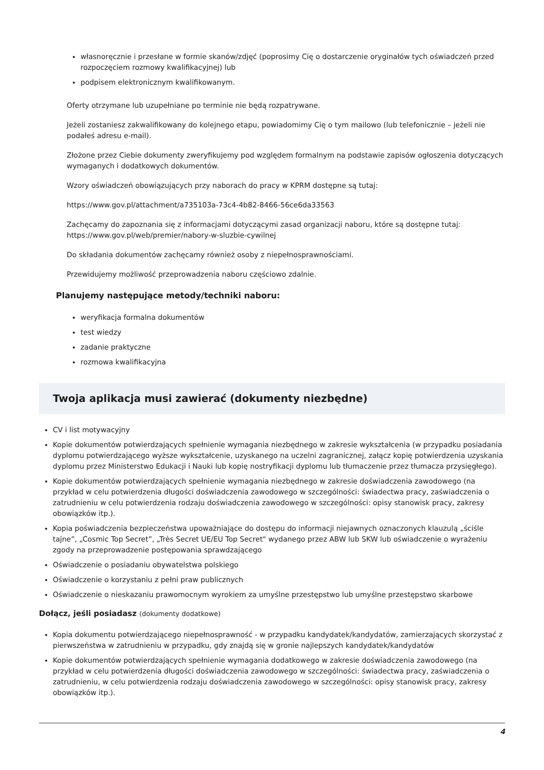własnoręcznie i przesłane w formie skanów/zdjęć (poprosimy Cię o dostarczenie oryginałów tych oświadczeń przed rozpoczęciem rozmowy kwalifikacyjnej) lub
podpisem elektronicznym kwalifikowanym.
Oferty otrzymane lub uzupełniane po terminie nie będą rozpatrywane.
Jeżeli zostaniesz zakwalifikowany do kolejnego etapu, powiadomimy Cię o tym mailowo (lub telefonicznie – jeżeli nie podałeś adresu e-mail).
Złożone przez Ciebie dokumenty zweryfikujemy pod względem formalnym na podstawie zapisów ogłoszenia dotyczących wymaganych i dodatkowych dokumentów.
Wzory oświadczeń obowiązujących przy naborach do pracy w KPRM dostępne są tutaj:
https://www.gov.pl/attachment/a735103a-73c4-4b82-8466-56ce6da33563
Zachęcamy do zapoznania się z informacjami dotyczącymi zasad organizacji naboru, które są dostępne tutaj: https://www.gov.pl/web/premier/nabory-w-sluzbie-cywilnej
Do składania dokumentów zachęcamy również osoby z niepełnosprawnościami.
Przewidujemy możliwość przeprowadzenia naboru częściowo zdalnie.
Planujemy następujące metody/techniki naboru:
weryfikacja formalna dokumentów
test wiedzy
zadanie praktyczne
rozmowa kwalifikacyjna
Twoja aplikacja musi zawierać (dokumenty niezbędne)
CV i list motywacyjny
Kopie dokumentów potwierdzających spełnienie wymagania niezbędnego w zakresie wykształcenia (w przypadku posiadania dyplomu potwierdzającego wyższe wykształcenie, uzyskanego na uczelni zagranicznej, załącz kopię potwierdzenia uzyskania dyplomu przez Ministerstwo Edukacji i Nauki lub kopię nostryfikacji dyplomu lub tłumaczenie przez tłumacza przysięgłego).
Kopie dokumentów potwierdzających spełnienie wymagania niezbędnego w zakresie doświadczenia zawodowego (na przykład w celu potwierdzenia długości doświadczenia zawodowego w szczególności: świadectwa pracy, zaświadczenia o zatrudnieniu w celu potwierdzenia rodzaju doświadczenia zawodowego w szczególności: opisy stanowisk pracy, zakresy obowiązków itp.).
Kopia poświadczenia bezpieczeństwa upoważniające do dostępu do informacji niejawnych oznaczonych klauzulą „ściśle tajne”, „Cosmic Top Secret”, „Très Secret UE/EU Top Secret" wydanego przez ABW lub SKW lub oświadczenie o wyrażeniu zgody na przeprowadzenie postępowania sprawdzającego
Oświadczenie o posiadaniu obywatelstwa polskiego
Oświadczenie o korzystaniu z pełni praw publicznych
Oświadczenie o nieskazaniu prawomocnym wyrokiem za umyślne przestępstwo lub umyślne przestępstwo skarbowe
Dołącz, jeśli posiadasz (dokumenty dodatkowe)
Kopia dokumentu potwierdzającego niepełnosprawność - w przypadku kandydatek/kandydatów, zamierzających skorzystać z pierwszeństwa w zatrudnieniu w przypadku, gdy znajdą się w gronie najlepszych kandydatek/kandydatów
Kopie dokumentów potwierdzających spełnienie wymagania dodatkowego w zakresie doświadczenia zawodowego (na przykład w celu potwierdzenia długości doświadczenia zawodowego w szczególności: świadectwa pracy, zaświadczenia o zatrudnieniu, w celu potwierdzenia rodzaju doświadczenia zawodowego w szczególności: opisy stanowisk pracy, zakresy obowiązków itp.).
4